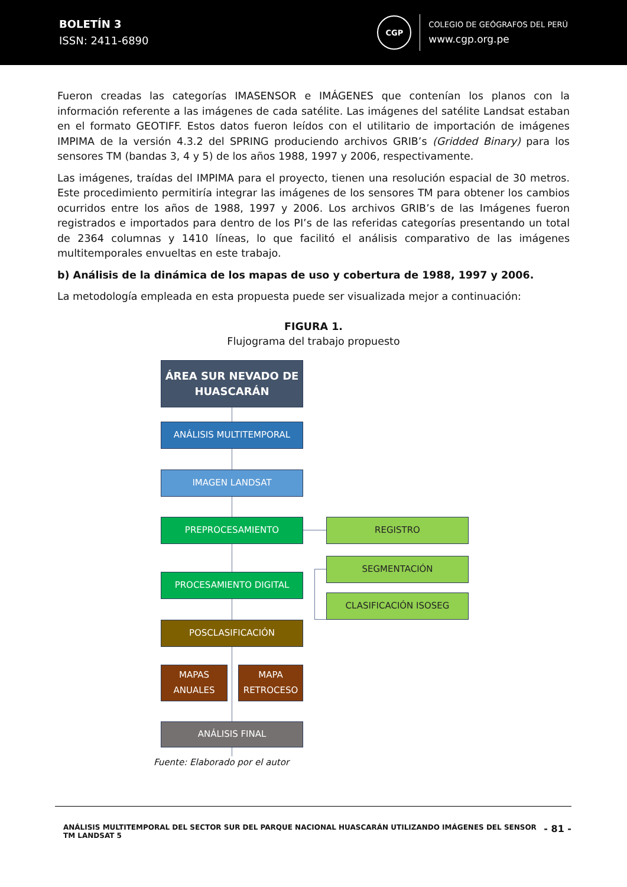BOLETÍN 3
ISSN: 2411-6890
CGP
COLEGIO DE GEÓGRAFOS DEL PERÚ
www.cgp.org.pe
Fueron creadas las categorías IMASENSOR e IMÁGENES que contenían los planos con la información referente a las imágenes de cada satélite. Las imágenes del satélite Landsat estaban en el formato GEOTIFF. Estos datos fueron leídos con el utilitario de importación de imágenes IMPIMA de la versión 4.3.2 del SPRING produciendo archivos GRIB’s (Gridded Binary) para los sensores TM (bandas 3, 4 y 5) de los años 1988, 1997 y 2006, respectivamente.
Las imágenes, traídas del IMPIMA para el proyecto, tienen una resolución espacial de 30 metros. Este procedimiento permitiría integrar las imágenes de los sensores TM para obtener los cambios ocurridos entre los años de 1988, 1997 y 2006. Los archivos GRIB’s de las Imágenes fueron registrados e importados para dentro de los PI’s de las referidas categorías presentando un total de 2364 columnas y 1410 líneas, lo que facilitó el análisis comparativo de las imágenes multitemporales envueltas en este trabajo.
b) Análisis de la dinámica de los mapas de uso y cobertura de 1988, 1997 y 2006.
La metodología empleada en esta propuesta puede ser visualizada mejor a continuación:
FIGURA 1.
Flujograma del trabajo propuesto
ÁREA SUR NEVADO DE HUASCARÁN
ANÁLISIS MULTITEMPORAL
IMAGEN LANDSAT
PREPROCESAMIENTO REGISTRO
SEGMENTACIÓN
PROCESAMIENTO DIGITAL
CLASIFICACIÓN ISOSEG
POSCLASIFICACIÓN
MAPAS ANUALES
MAPA RETROCESO
ANÁLISIS FINAL
Fuente: Elaborado por el autor
ANÁLISIS MULTITEMPORAL DEL SECTOR SUR DEL PARQUE NACIONAL HUASCARÁN UTILIZANDO IMÁGENES DEL SENSOR
TM LANDSAT 5
- 81 -